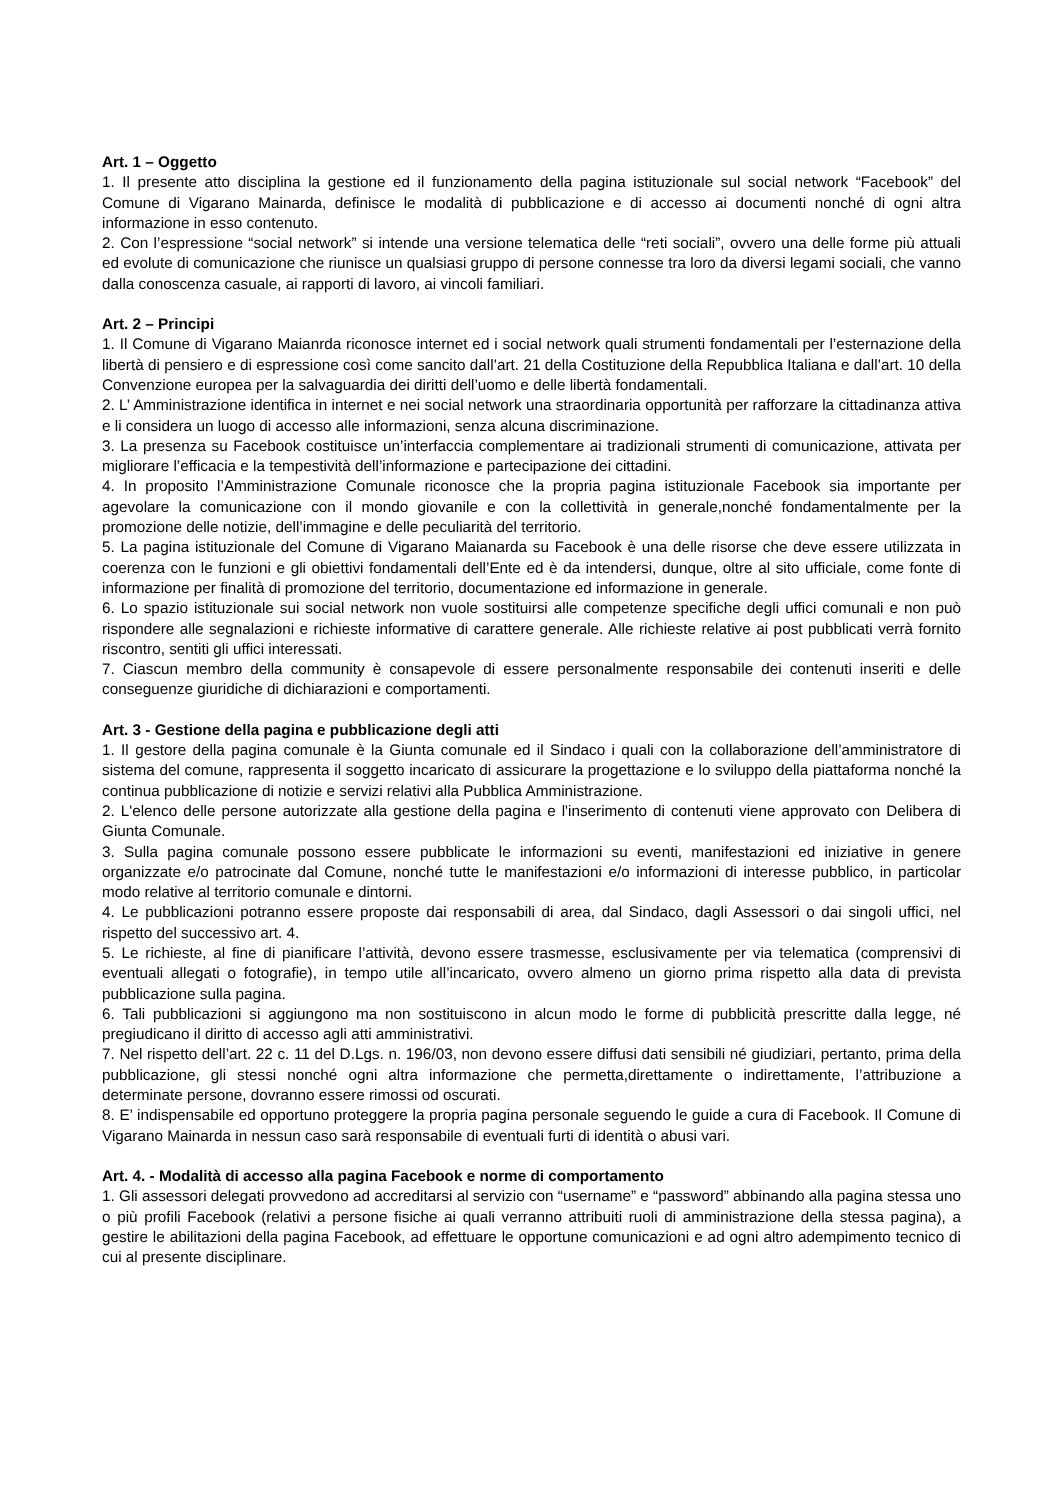Art. 1 – Oggetto
1. Il presente atto disciplina la gestione ed il funzionamento della pagina istituzionale sul social network “Facebook” del Comune di Vigarano Mainarda, definisce le modalità di pubblicazione e di accesso ai documenti nonché di ogni altra informazione in esso contenuto.
2. Con l’espressione “social network” si intende una versione telematica delle “reti sociali”, ovvero una delle forme più attuali ed evolute di comunicazione che riunisce un qualsiasi gruppo di persone connesse tra loro da diversi legami sociali, che vanno dalla conoscenza casuale, ai rapporti di lavoro, ai vincoli familiari.
Art. 2 – Principi
1. Il Comune di Vigarano Maianrda riconosce internet ed i social network quali strumenti fondamentali per l’esternazione della libertà di pensiero e di espressione così come sancito dall’art. 21 della Costituzione della Repubblica Italiana e dall’art. 10 della Convenzione europea per la salvaguardia dei diritti dell’uomo e delle libertà fondamentali.
2. L’ Amministrazione identifica in internet e nei social network una straordinaria opportunità per rafforzare la cittadinanza attiva e li considera un luogo di accesso alle informazioni, senza alcuna discriminazione.
3. La presenza su Facebook costituisce un’interfaccia complementare ai tradizionali strumenti di comunicazione, attivata per migliorare l’efficacia e la tempestività dell’informazione e partecipazione dei cittadini.
4. In proposito l’Amministrazione Comunale riconosce che la propria pagina istituzionale Facebook sia importante per agevolare la comunicazione con il mondo giovanile e con la collettività in generale,nonché fondamentalmente per la promozione delle notizie, dell’immagine e delle peculiarità del territorio.
5. La pagina istituzionale del Comune di Vigarano Maianarda su Facebook è una delle risorse che deve essere utilizzata in coerenza con le funzioni e gli obiettivi fondamentali dell’Ente ed è da intendersi, dunque, oltre al sito ufficiale, come fonte di informazione per finalità di promozione del territorio, documentazione ed informazione in generale.
6. Lo spazio istituzionale sui social network non vuole sostituirsi alle competenze specifiche degli uffici comunali e non può rispondere alle segnalazioni e richieste informative di carattere generale. Alle richieste relative ai post pubblicati verrà fornito riscontro, sentiti gli uffici interessati.
7. Ciascun membro della community è consapevole di essere personalmente responsabile dei contenuti inseriti e delle conseguenze giuridiche di dichiarazioni e comportamenti.
Art. 3 - Gestione della pagina e pubblicazione degli atti
1. Il gestore della pagina comunale è la Giunta comunale ed il Sindaco i quali con la collaborazione dell’amministratore di sistema del comune, rappresenta il soggetto incaricato di assicurare la progettazione e lo sviluppo della piattaforma nonché la continua pubblicazione di notizie e servizi relativi alla Pubblica Amministrazione.
2. L'elenco delle persone autorizzate alla gestione della pagina e l'inserimento di contenuti viene approvato con Delibera di Giunta Comunale.
3. Sulla pagina comunale possono essere pubblicate le informazioni su eventi, manifestazioni ed iniziative in genere organizzate e/o patrocinate dal Comune, nonché tutte le manifestazioni e/o informazioni di interesse pubblico, in particolar modo relative al territorio comunale e dintorni.
4. Le pubblicazioni potranno essere proposte dai responsabili di area, dal Sindaco, dagli Assessori o dai singoli uffici, nel rispetto del successivo art. 4.
5. Le richieste, al fine di pianificare l’attività, devono essere trasmesse, esclusivamente per via telematica (comprensivi di eventuali allegati o fotografie), in tempo utile all’incaricato, ovvero almeno un giorno prima rispetto alla data di prevista pubblicazione sulla pagina.
6. Tali pubblicazioni si aggiungono ma non sostituiscono in alcun modo le forme di pubblicità prescritte dalla legge, né pregiudicano il diritto di accesso agli atti amministrativi.
7. Nel rispetto dell’art. 22 c. 11 del D.Lgs. n. 196/03, non devono essere diffusi dati sensibili né giudiziari, pertanto, prima della pubblicazione, gli stessi nonché ogni altra informazione che permetta,direttamente o indirettamente, l’attribuzione a determinate persone, dovranno essere rimossi od oscurati.
8. E’ indispensabile ed opportuno proteggere la propria pagina personale seguendo le guide a cura di Facebook. Il Comune di Vigarano Mainarda in nessun caso sarà responsabile di eventuali furti di identità o abusi vari.
Art. 4. - Modalità di accesso alla pagina Facebook e norme di comportamento
1. Gli assessori delegati provvedono ad accreditarsi al servizio con “username” e “password” abbinando alla pagina stessa uno o più profili Facebook (relativi a persone fisiche ai quali verranno attribuiti ruoli di amministrazione della stessa pagina), a gestire le abilitazioni della pagina Facebook, ad effettuare le opportune comunicazioni e ad ogni altro adempimento tecnico di cui al presente disciplinare.